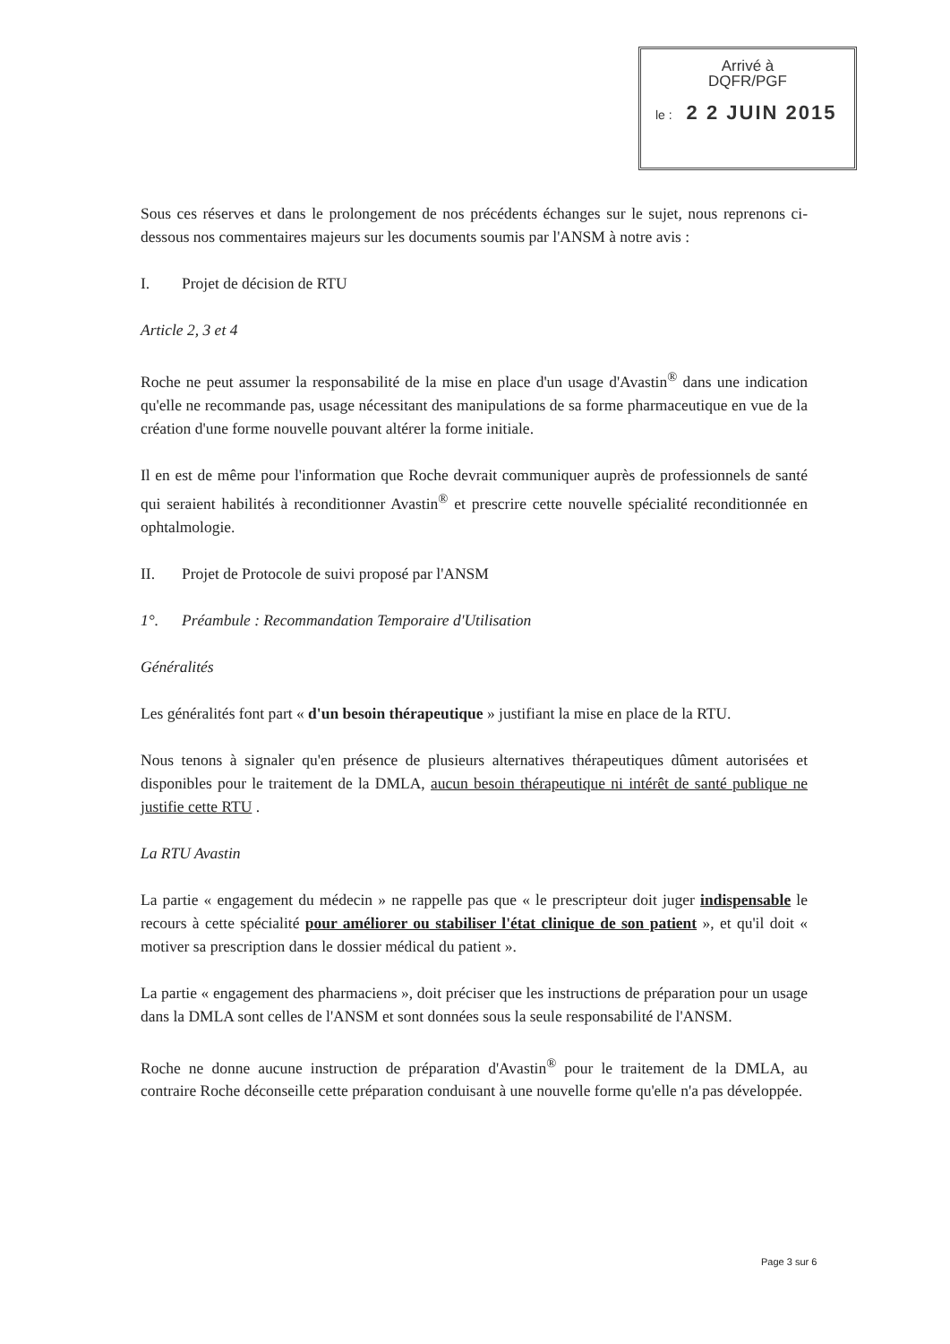Arrivé à
DQFR/PGF
le : 2 2 JUIN 2015
Sous ces réserves et dans le prolongement de nos précédents échanges sur le sujet, nous reprenons ci-dessous nos commentaires majeurs sur les documents soumis par l'ANSM à notre avis :
I. Projet de décision de RTU
Article 2, 3 et 4
Roche ne peut assumer la responsabilité de la mise en place d'un usage d'Avastin<sup>®</sup> dans une indication qu'elle ne recommande pas, usage nécessitant des manipulations de sa forme pharmaceutique en vue de la création d'une forme nouvelle pouvant altérer la forme initiale.
Il en est de même pour l'information que Roche devrait communiquer auprès de professionnels de santé qui seraient habilités à reconditionner Avastin<sup>®</sup> et prescrire cette nouvelle spécialité reconditionnée en ophtalmologie.
II. Projet de Protocole de suivi proposé par l'ANSM
1°. Préambule : Recommandation Temporaire d'Utilisation
Généralités
Les généralités font part « d'un besoin thérapeutique » justifiant la mise en place de la RTU.
Nous tenons à signaler qu'en présence de plusieurs alternatives thérapeutiques dûment autorisées et disponibles pour le traitement de la DMLA, aucun besoin thérapeutique ni intérêt de santé publique ne justifie cette RTU .
La RTU Avastin
La partie « engagement du médecin » ne rappelle pas que « le prescripteur doit juger indispensable le recours à cette spécialité pour améliorer ou stabiliser l'état clinique de son patient », et qu'il doit « motiver sa prescription dans le dossier médical du patient ».
La partie « engagement des pharmaciens », doit préciser que les instructions de préparation pour un usage dans la DMLA sont celles de l'ANSM et sont données sous la seule responsabilité de l'ANSM.
Roche ne donne aucune instruction de préparation d'Avastin<sup>®</sup> pour le traitement de la DMLA, au contraire Roche déconseille cette préparation conduisant à une nouvelle forme qu'elle n'a pas développée.
Page 3 sur 6